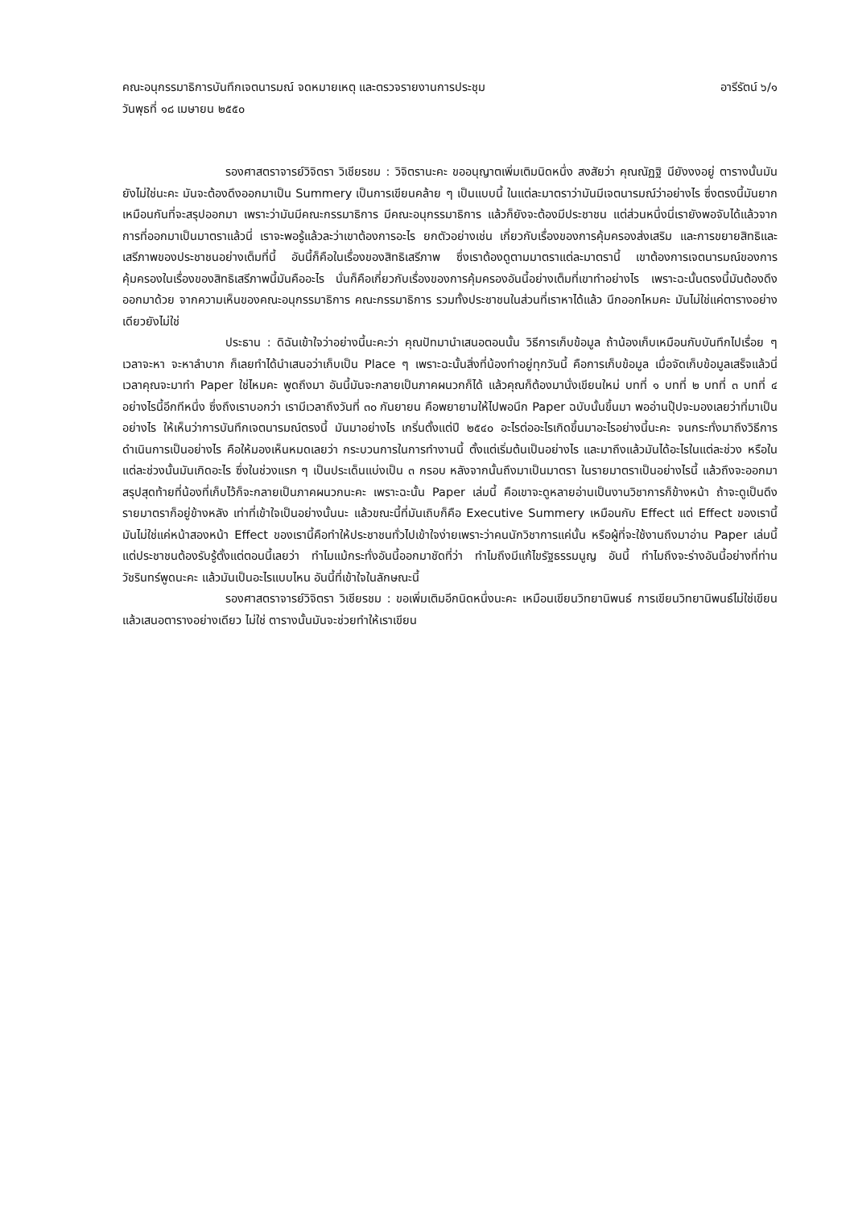คณะอนุกรรมาธิการบันทึกเจตนารมณ์ จดหมายเหตุ และตรวจรายงานการประชุม อารีรัตน์ ๖/๑
วันพุธที่ ๑๘ เมษายน ๒๕๕๐
รองศาสตราจารย์วิจิตรา วิเชียรชม : วิจิตรานะคะ ขออนุญาตเพิ่มเติมนิดหนึ่ง สงสัยว่า คุณณัฏฐิ นียังงงอยู่ ตารางนั้นมันยังไม่ใช่นะคะ มันจะต้องดึงออกมาเป็น Summery เป็นการเขียนคล้าย ๆ เป็นแบบนี้ ในแต่ละมาตราว่ามันมีเจตนารมณ์ว่าอย่างไร ซึ่งตรงนี้มันยากเหมือนกันที่จะสรุปออกมา เพราะว่ามันมีคณะกรรมาธิการ มีคณะอนุกรรมาธิการ แล้วก็ยังจะต้องมีประชาชน แต่ส่วนหนึ่งนี่เรายังพอจับได้แล้วจากการที่ออกมาเป็นมาตราแล้วนี่ เราจะพอรู้แล้วละว่าเขาต้องการอะไร ยกตัวอย่างเช่น เกี่ยวกับเรื่องของการคุ้มครองส่งเสริม และการขยายสิทธิและเสรีภาพของประชาชนอย่างเต็มที่นี้ อันนี้ก็คือในเรื่องของสิทธิเสรีภาพ ซึ่งเราต้องดูตามมาตราแต่ละมาตรานี้ เขาต้องการเจตนารมณ์ของการคุ้มครองในเรื่องของสิทธิเสรีภาพนี้มันคืออะไร นั่นก็คือเกี่ยวกับเรื่องของการคุ้มครองอันนี้อย่างเต็มที่เขาทำอย่างไร เพราะฉะนั้นตรงนี้มันต้องดึงออกมาด้วย จากความเห็นของคณะอนุกรรมาธิการ คณะกรรมาธิการ รวมทั้งประชาชนในส่วนที่เราหาได้แล้ว นึกออกไหมคะ มันไม่ใช่แค่ตารางอย่างเดียวยังไม่ใช่
ประธาน : ดิฉันเข้าใจว่าอย่างนี้นะคะว่า คุณปัทมานำเสนอตอนนั้น วิธีการเก็บข้อมูล ถ้าน้องเก็บเหมือนกับบันทึกไปเรื่อย ๆ เวลาจะหา จะหาลำบาก ก็เลยทำได้นำเสนอว่าเก็บเป็น Place ๆ เพราะฉะนั้นสิ่งที่น้องทำอยู่ทุกวันนี้ คือการเก็บข้อมูล เมื่อจัดเก็บข้อมูลเสร็จแล้วนี่ เวลาคุณจะมาทำ Paper ใช่ไหมคะ พูดถึงมา อันนี้มันจะกลายเป็นภาคผนวกก็ได้ แล้วคุณก็ต้องมานั่งเขียนใหม่ บทที่ ๑ บทที่ ๒ บทที่ ๓ บทที่ ๔ อย่างไรนี้อีกทีหนึ่ง ซึ่งถึงเราบอกว่า เรามีเวลาถึงวันที่ ๓๐ กันยายน คือพยายามให้ไปพอนึก Paper ฉบับนั้นขึ้นมา พออ่านปุ๊ปจะมองเลยว่าที่มาเป็นอย่างไร ให้เห็นว่าการบันทึกเจตนารมณ์ตรงนี้ มันมาอย่างไร เกริ่นตั้งแต่ปี ๒๕๔๐ อะไรต่ออะไรเกิดขึ้นมาอะไรอย่างนี้นะคะ จนกระทั่งมาถึงวิธีการดำเนินการเป็นอย่างไร คือให้มองเห็นหมดเลยว่า กระบวนการในการทำงานนี้ ตั้งแต่เริ่มต้นเป็นอย่างไร และมาถึงแล้วมันได้อะไรในแต่ละช่วง หรือในแต่ละช่วงนั้นมันเกิดอะไร ซึ่งในช่วงแรก ๆ เป็นประเด็นแบ่งเป็น ๓ กรอบ หลังจากนั้นถึงมาเป็นมาตรา ในรายมาตราเป็นอย่างไรนี้ แล้วถึงจะออกมา สรุปสุดท้ายที่น้องที่เก็บไว้ก็จะกลายเป็นภาคผนวกนะคะ เพราะฉะนั้น Paper เล่มนี้ คือเขาจะดูหลายอ่านเป็นงานวิชาการก็ข้างหน้า ถ้าจะดูเป็นดึงรายมาตราก็อยู่ข้างหลัง เท่าที่เข้าใจเป็นอย่างนั้นนะ แล้วขณะนี้ที่มันเถิบก็คือ Executive Summery เหมือนกับ Effect แต่ Effect ของเรานี้มันไม่ใช่แค่หน้าสองหน้า Effect ของเรานี้คือทำให้ประชาชนทั่วไปเข้าใจง่ายเพราะว่าคนนักวิชาการแค่นั้น หรือผู้ที่จะใช้งานถึงมาอ่าน Paper เล่มนี้ แต่ประชาชนต้องรับรู้ตั้งแต่ตอนนี้เลยว่า ทำไมแม้กระทั่งอันนี้ออกมาชัดที่ว่า ทำไมถึงมีแก้ไขรัฐธรรมนูญ อันนี้ ทำไมถึงจะร่างอันนี้อย่างที่ท่านวัชรินทร์พูดนะคะ แล้วมันเป็นอะไรแบบไหน อันนี้ที่เข้าใจในลักษณะนี้
รองศาสตราจารย์วิจิตรา วิเชียรชม : ขอเพิ่มเติมอีกนิดหนึ่งนะคะ เหมือนเขียนวิทยานิพนธ์ การเขียนวิทยานิพนธ์ไม่ใช่เขียนแล้วเสนอตารางอย่างเดียว ไม่ใช่ ตารางนั้นมันจะช่วยทำให้เราเขียน